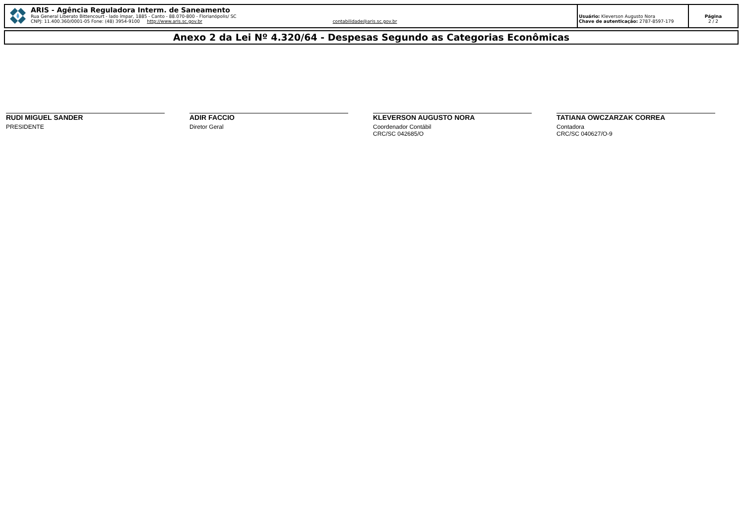ARIS - Agência Reguladora Interm. de Saneamento
Rua General Liberato Bittencourt - lado ímpar, 1885 - Canto - 88.070-800 - Florianópolis/ SC
CNPJ: 11.400.360/0001-05 Fone: (48) 3954-9100 http://www.aris.sc.gov.br contabilidade@aris.sc.gov.br
Usuário: Kleverson Augusto Nora
Chave de autenticação: 2787-8597-179
Página
2 / 2
Anexo 2 da Lei Nº 4.320/64 - Despesas Segundo as Categorias Econômicas
RUDI MIGUEL SANDER
PRESIDENTE
ADIR FACCIO
Diretor Geral
KLEVERSON AUGUSTO NORA
Coordenador Contábil
CRC/SC 042685/O
TATIANA OWCZARZAK CORREA
Contadora
CRC/SC 040627/O-9